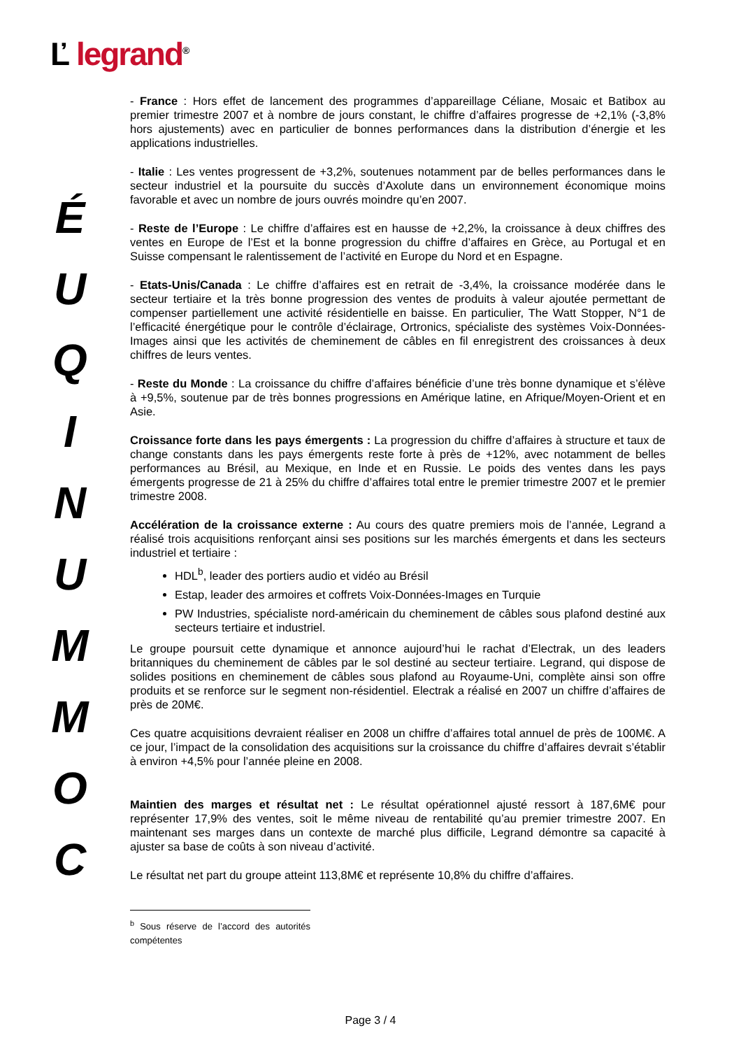Ľ legrand<sup>®</sup>
É
U
Q
I
N
U
M
M
O
C
- France : Hors effet de lancement des programmes d’appareillage Céliane, Mosaic et Batibox au premier trimestre 2007 et à nombre de jours constant, le chiffre d’affaires progresse de +2,1% (-3,8% hors ajustements) avec en particulier de bonnes performances dans la distribution d’énergie et les applications industrielles.
- Italie : Les ventes progressent de +3,2%, soutenues notamment par de belles performances dans le secteur industriel et la poursuite du succès d’Axolute dans un environnement économique moins favorable et avec un nombre de jours ouvrés moindre qu’en 2007.
- Reste de l’Europe : Le chiffre d’affaires est en hausse de +2,2%, la croissance à deux chiffres des ventes en Europe de l’Est et la bonne progression du chiffre d’affaires en Grèce, au Portugal et en Suisse compensant le ralentissement de l’activité en Europe du Nord et en Espagne.
- Etats-Unis/Canada : Le chiffre d’affaires est en retrait de -3,4%, la croissance modérée dans le secteur tertiaire et la très bonne progression des ventes de produits à valeur ajoutée permettant de compenser partiellement une activité résidentielle en baisse. En particulier, The Watt Stopper, N°1 de l’efficacité énergétique pour le contrôle d’éclairage, Ortronics, spécialiste des systèmes Voix-Données-Images ainsi que les activités de cheminement de câbles en fil enregistrent des croissances à deux chiffres de leurs ventes.
- Reste du Monde : La croissance du chiffre d’affaires bénéficie d’une très bonne dynamique et s’élève à +9,5%, soutenue par de très bonnes progressions en Amérique latine, en Afrique/Moyen-Orient et en Asie.
Croissance forte dans les pays émergents : La progression du chiffre d’affaires à structure et taux de change constants dans les pays émergents reste forte à près de +12%, avec notamment de belles performances au Brésil, au Mexique, en Inde et en Russie. Le poids des ventes dans les pays émergents progresse de 21 à 25% du chiffre d’affaires total entre le premier trimestre 2007 et le premier trimestre 2008.
Accélération de la croissance externe : Au cours des quatre premiers mois de l’année, Legrand a réalisé trois acquisitions renforçant ainsi ses positions sur les marchés émergents et dans les secteurs industriel et tertiaire :
HDL<sup>b</sup>, leader des portiers audio et vidéo au Brésil
Estap, leader des armoires et coffrets Voix-Données-Images en Turquie
PW Industries, spécialiste nord-américain du cheminement de câbles sous plafond destiné aux secteurs tertiaire et industriel.
Le groupe poursuit cette dynamique et annonce aujourd’hui le rachat d’Electrak, un des leaders britanniques du cheminement de câbles par le sol destiné au secteur tertiaire. Legrand, qui dispose de solides positions en cheminement de câbles sous plafond au Royaume-Uni, complète ainsi son offre produits et se renforce sur le segment non-résidentiel. Electrak a réalisé en 2007 un chiffre d’affaires de près de 20M€.
Ces quatre acquisitions devraient réaliser en 2008 un chiffre d’affaires total annuel de près de 100M€. A ce jour, l’impact de la consolidation des acquisitions sur la croissance du chiffre d’affaires devrait s’établir à environ +4,5% pour l’année pleine en 2008.
Maintien des marges et résultat net : Le résultat opérationnel ajusté ressort à 187,6M€ pour représenter 17,9% des ventes, soit le même niveau de rentabilité qu’au premier trimestre 2007. En maintenant ses marges dans un contexte de marché plus difficile, Legrand démontre sa capacité à ajuster sa base de coûts à son niveau d’activité.
Le résultat net part du groupe atteint 113,8M€ et représente 10,8% du chiffre d’affaires.
<sup>b</sup> Sous réserve de l’accord des autorités compétentes
Page 3 / 4